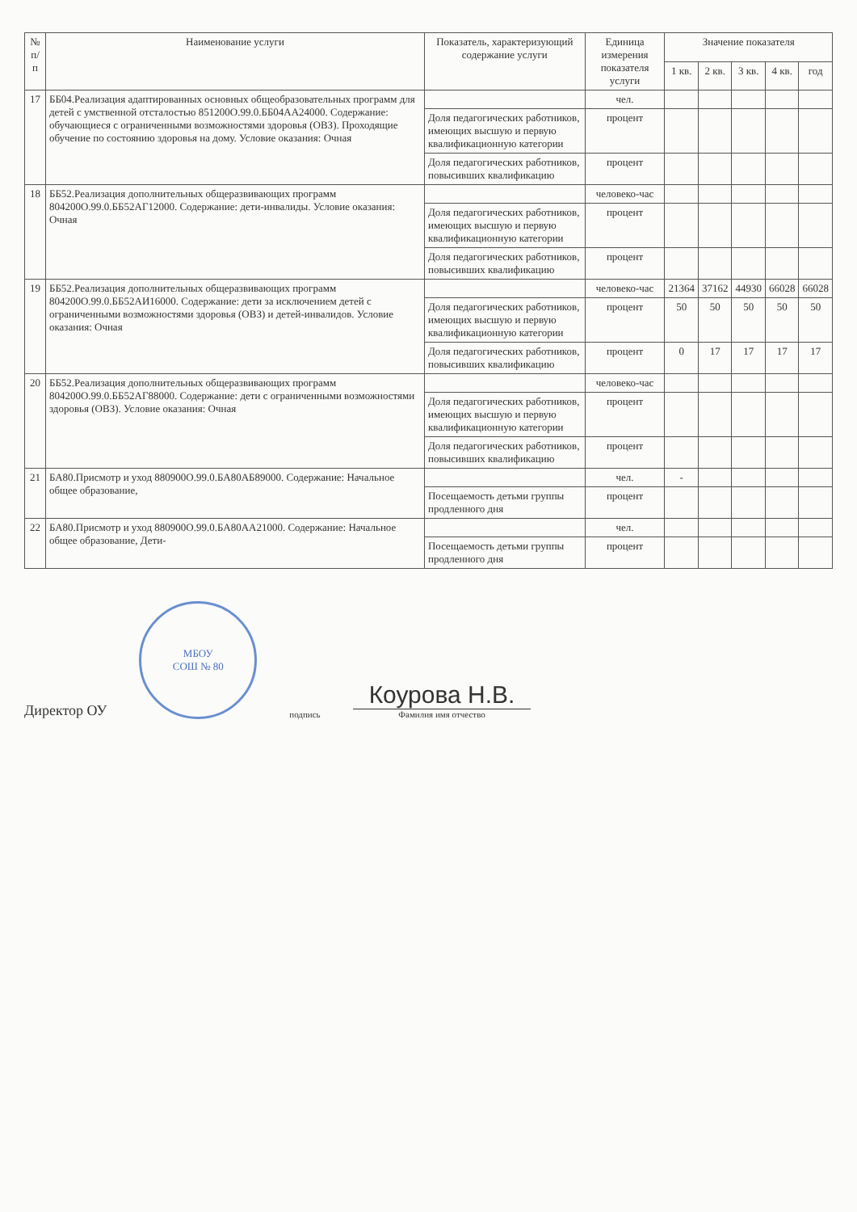| № п/п | Наименование услуги | Показатель, характеризующий содержание услуги | Единица измерения показателя услуги | Значение показателя | | | | |
| --- | --- | --- | --- | --- | --- | --- | --- | --- |
| | | | | 1 кв. | 2 кв. | 3 кв. | 4 кв. | год |
| 17 | ББ04.Реализация адаптированных основных общеобразовательных программ для детей с умственной отсталостью 851200О.99.0.ББ04АА24000. Содержание: обучающиеся с ограниченными возможностями здоровья (ОВЗ). Проходящие обучение по состоянию здоровья на дому. Условие оказания: Очная | | чел. | | | | | |
| | | Доля педагогических работников, имеющих высшую и первую квалификационную категории | процент | | | | | |
| | | Доля педагогических работников, повысивших квалификацию | процент | | | | | |
| 18 | ББ52.Реализация дополнительных общеразвивающих программ 804200О.99.0.ББ52АГ12000. Содержание: дети-инвалиды. Условие оказания: Очная | | человеко-час | | | | | |
| | | Доля педагогических работников, имеющих высшую и первую квалификационную категории | процент | | | | | |
| | | Доля педагогических работников, повысивших квалификацию | процент | | | | | |
| 19 | ББ52.Реализация дополнительных общеразвивающих программ 804200О.99.0.ББ52АИ16000. Содержание: дети за исключением детей с ограниченными возможностями здоровья (ОВЗ) и детей-инвалидов. Условие оказания: Очная | | человеко-час | 21364 | 37162 | 44930 | 66028 | 66028 |
| | | Доля педагогических работников, имеющих высшую и первую квалификационную категории | процент | 50 | 50 | 50 | 50 | 50 |
| | | Доля педагогических работников, повысивших квалификацию | процент | 0 | 17 | 17 | 17 | 17 |
| 20 | ББ52.Реализация дополнительных общеразвивающих программ 804200О.99.0.ББ52АГ88000. Содержание: дети с ограниченными возможностями здоровья (ОВЗ). Условие оказания: Очная | | человеко-час | | | | | |
| | | Доля педагогических работников, имеющих высшую и первую квалификационную категории | процент | | | | | |
| | | Доля педагогических работников, повысивших квалификацию | процент | | | | | |
| 21 | БА80.Присмотр и уход 880900О.99.0.БА80АБ89000. Содержание: Начальное общее образование, | | чел. | - | | | | |
| | | Посещаемость детьми группы продленного дня | процент | | | | | |
| 22 | БА80.Присмотр и уход 880900О.99.0.БА80АА21000. Содержание: Начальное общее образование, Дети- | | чел. | | | | | |
| | | Посещаемость детьми группы продленного дня | процент | | | | | |
Директор ОУ
МБОУ
СОШ № 80
подпись
Коурова Н.В.
Фамилия имя отчество